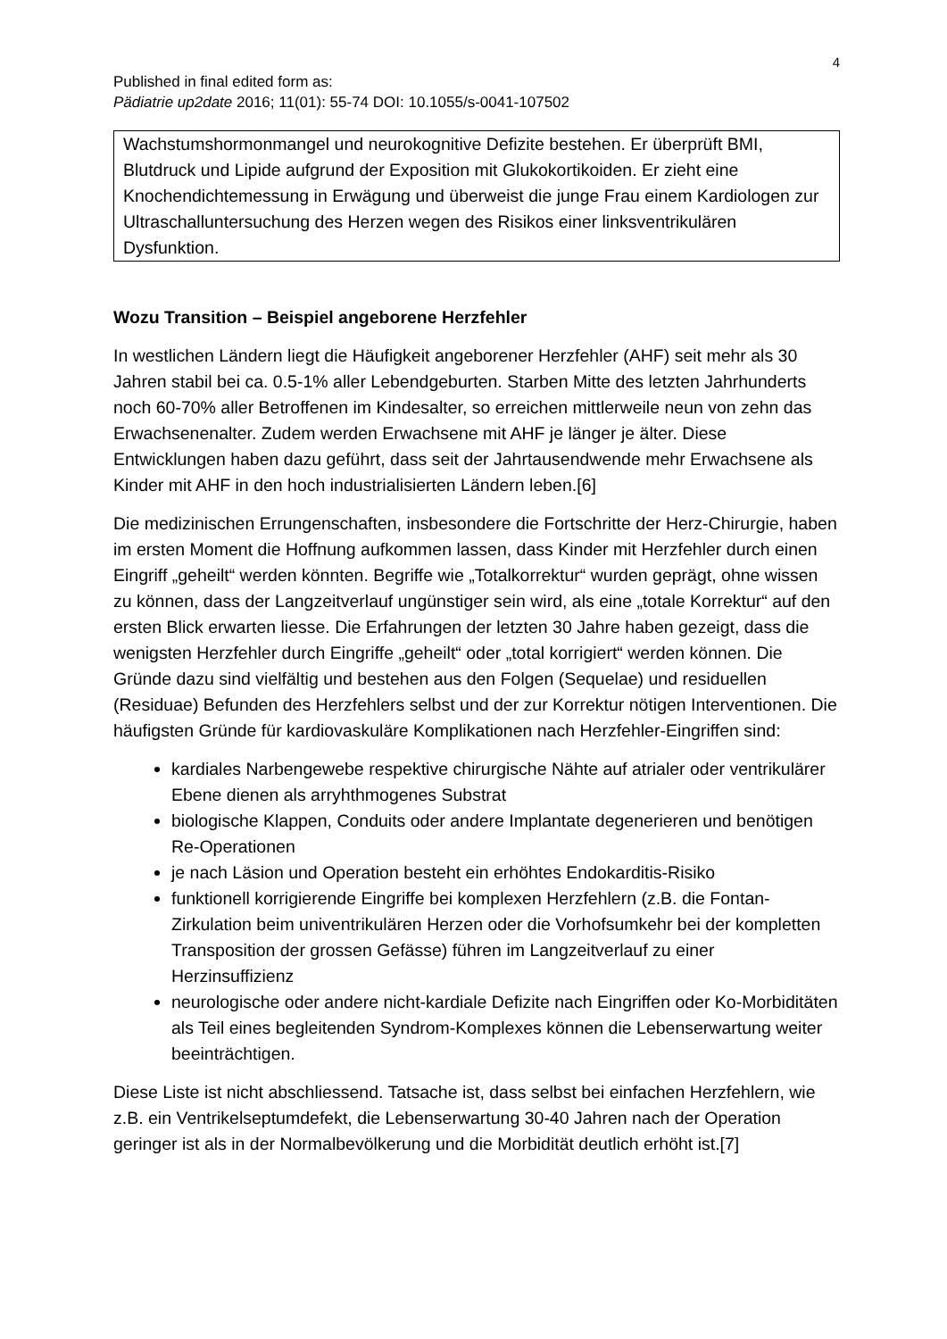4
Published in final edited form as:
Pädiatrie up2date 2016; 11(01): 55-74 DOI: 10.1055/s-0041-107502
Wachstumshormonmangel und neurokognitive Defizite bestehen. Er überprüft BMI, Blutdruck und Lipide aufgrund der Exposition mit Glukokortikoiden. Er zieht eine Knochendichtemessung in Erwägung und überweist die junge Frau einem Kardiologen zur Ultraschalluntersuchung des Herzen wegen des Risikos einer linksventrikulären Dysfunktion.
Wozu Transition – Beispiel angeborene Herzfehler
In westlichen Ländern liegt die Häufigkeit angeborener Herzfehler (AHF) seit mehr als 30 Jahren stabil bei ca. 0.5-1% aller Lebendgeburten. Starben Mitte des letzten Jahrhunderts noch 60-70% aller Betroffenen im Kindesalter, so erreichen mittlerweile neun von zehn das Erwachsenenalter. Zudem werden Erwachsene mit AHF je länger je älter. Diese Entwicklungen haben dazu geführt, dass seit der Jahrtausendwende mehr Erwachsene als Kinder mit AHF in den hoch industrialisierten Ländern leben.[6]
Die medizinischen Errungenschaften, insbesondere die Fortschritte der Herz-Chirurgie, haben im ersten Moment die Hoffnung aufkommen lassen, dass Kinder mit Herzfehler durch einen Eingriff „geheilt“ werden könnten. Begriffe wie „Totalkorrektur“ wurden geprägt, ohne wissen zu können, dass der Langzeitverlauf ungünstiger sein wird, als eine „totale Korrektur“ auf den ersten Blick erwarten liesse. Die Erfahrungen der letzten 30 Jahre haben gezeigt, dass die wenigsten Herzfehler durch Eingriffe „geheilt“ oder „total korrigiert“ werden können. Die Gründe dazu sind vielfältig und bestehen aus den Folgen (Sequelae) und residuellen (Residuae) Befunden des Herzfehlers selbst und der zur Korrektur nötigen Interventionen. Die häufigsten Gründe für kardiovaskuläre Komplikationen nach Herzfehler-Eingriffen sind:
kardiales Narbengewebe respektive chirurgische Nähte auf atrialer oder ventrikulärer Ebene dienen als arryhthmogenes Substrat
biologische Klappen, Conduits oder andere Implantate degenerieren und benötigen Re-Operationen
je nach Läsion und Operation besteht ein erhöhtes Endokarditis-Risiko
funktionell korrigierende Eingriffe bei komplexen Herzfehlern (z.B. die Fontan-Zirkulation beim univentrikulären Herzen oder die Vorhofsumkehr bei der kompletten Transposition der grossen Gefässe) führen im Langzeitverlauf zu einer Herzinsuffizienz
neurologische oder andere nicht-kardiale Defizite nach Eingriffen oder Ko-Morbiditäten als Teil eines begleitenden Syndrom-Komplexes können die Lebenserwartung weiter beeinträchtigen.
Diese Liste ist nicht abschliessend. Tatsache ist, dass selbst bei einfachen Herzfehlern, wie z.B. ein Ventrikelseptumdefekt, die Lebenserwartung 30-40 Jahren nach der Operation geringer ist als in der Normalbevölkerung und die Morbidität deutlich erhöht ist.[7]